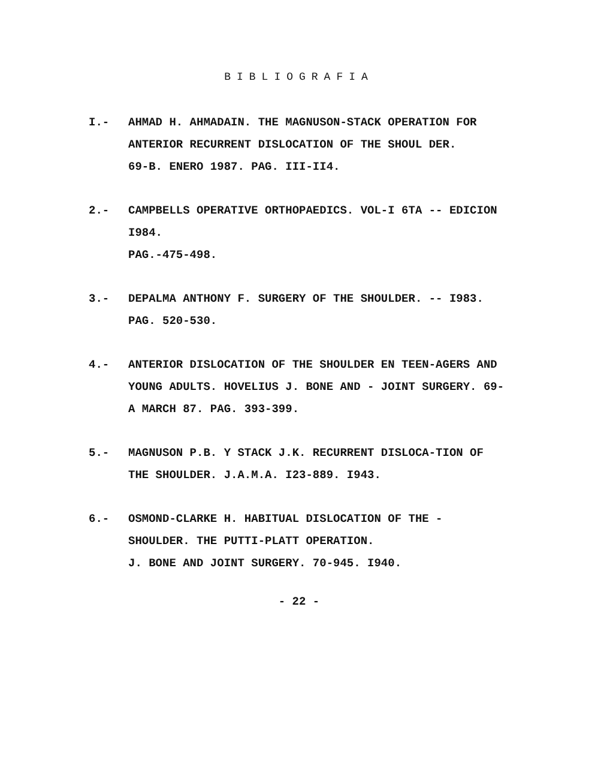BIBLIOGRAFIA
I.- AHMAD H. AHMADAIN. THE MAGNUSON-STACK OPERATION FOR ANTERIOR RECURRENT DISLOCATION OF THE SHOUL DER.
69-B. ENERO 1987. PAG. III-II4.
2.- CAMPBELLS OPERATIVE ORTHOPAEDICS. VOL-I 6TA -- EDICION I984.
PAG.-475-498.
3.- DEPALMA ANTHONY F. SURGERY OF THE SHOULDER. -- I983. PAG. 520-530.
4.- ANTERIOR DISLOCATION OF THE SHOULDER EN TEEN-AGERS AND YOUNG ADULTS. HOVELIUS J. BONE AND - JOINT SURGERY. 69-A MARCH 87. PAG. 393-399.
5.- MAGNUSON P.B. Y STACK J.K. RECURRENT DISLOCA-TION OF THE SHOULDER. J.A.M.A. I23-889. I943.
6.- OSMOND-CLARKE H. HABITUAL DISLOCATION OF THE - SHOULDER. THE PUTTI-PLATT OPERATION.
J. BONE AND JOINT SURGERY. 70-945. I940.
- 22 -